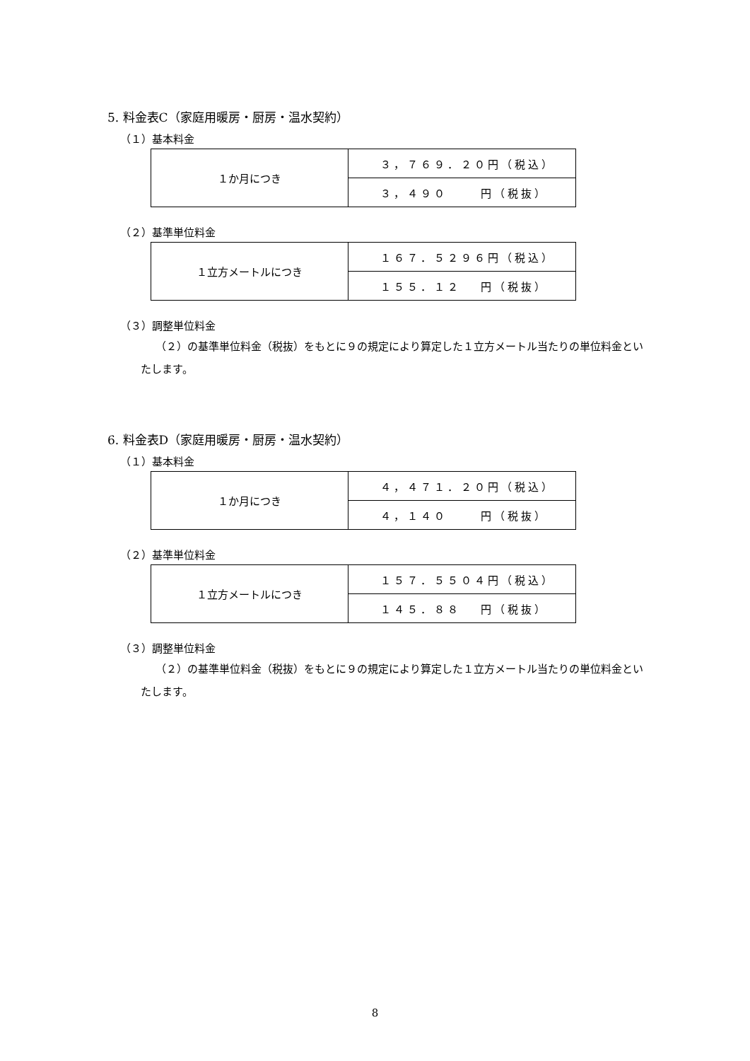5. 料金表C（家庭用暖房・厨房・温水契約）
（１）基本料金
| １か月につき | ３，７６９．２０円（税込） |
| | ３，４９０ 円（税抜） |
（２）基準単位料金
| １立方メートルにつき | １６７．５２９６円（税込） |
| | １５５．１２ 円（税抜） |
（３）調整単位料金
（２）の基準単位料金（税抜）をもとに９の規定により算定した１立方メートル当たりの単位料金といたします。
6. 料金表D（家庭用暖房・厨房・温水契約）
（１）基本料金
| １か月につき | ４，４７１．２０円（税込） |
| | ４，１４０ 円（税抜） |
（２）基準単位料金
| １立方メートルにつき | １５７．５５０４円（税込） |
| | １４５．８８ 円（税抜） |
（３）調整単位料金
（２）の基準単位料金（税抜）をもとに９の規定により算定した１立方メートル当たりの単位料金といたします。
8